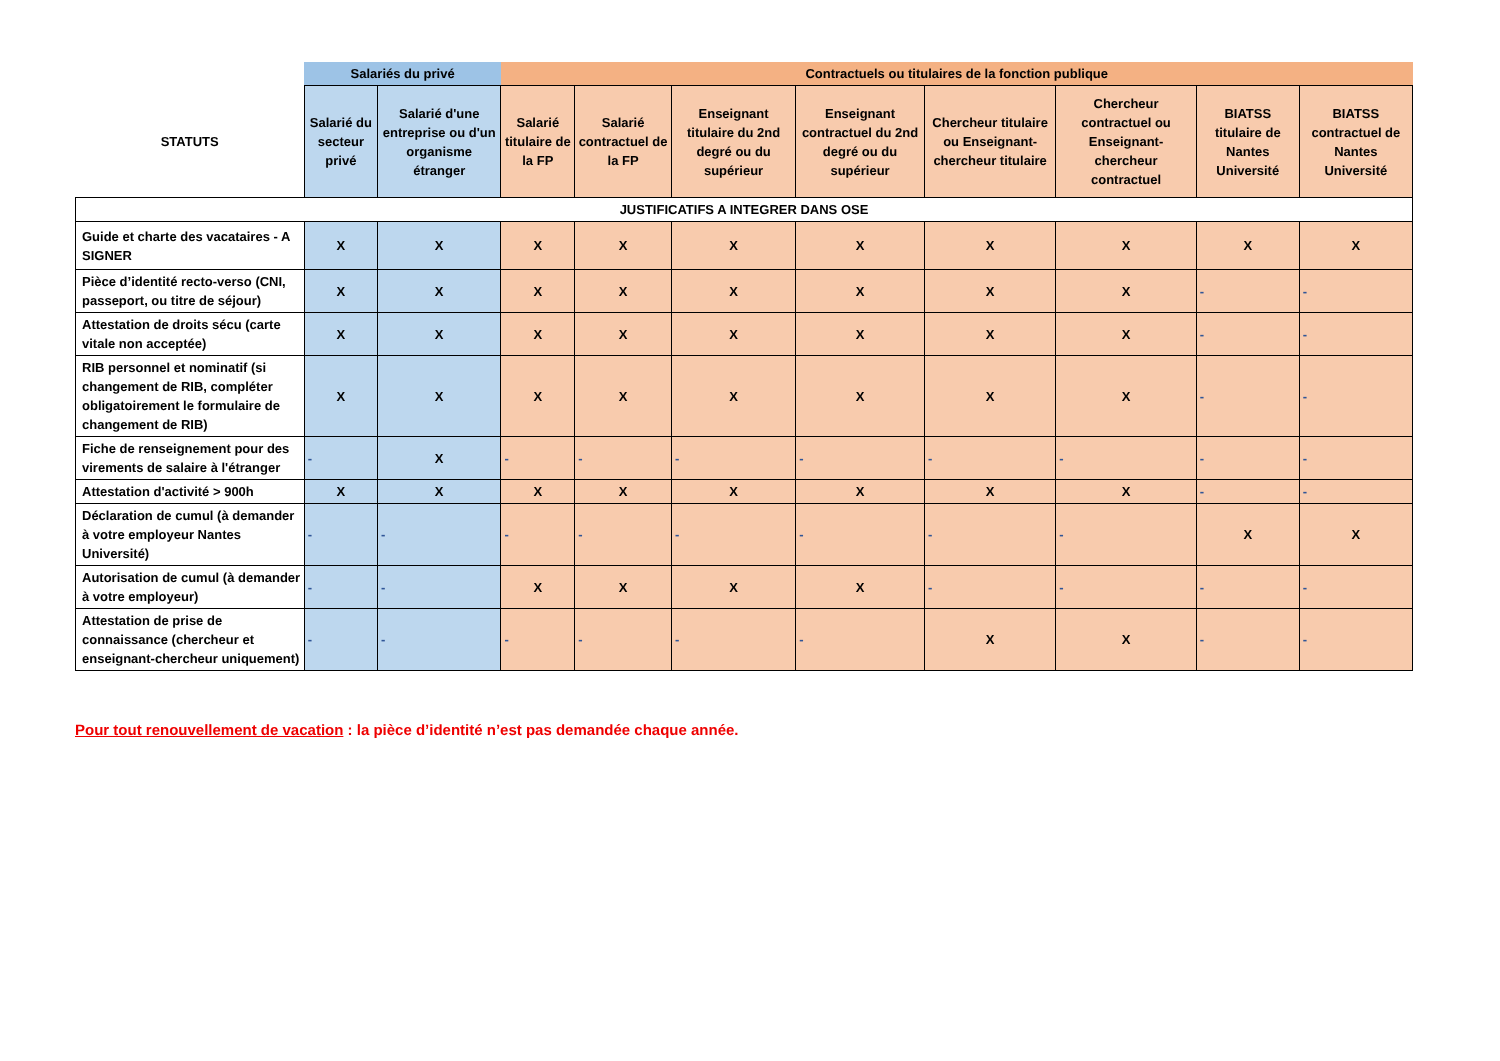| | Salariés du privé | | Contractuels ou titulaires de la fonction publique | | | | | | | |
| --- | --- | --- | --- | --- | --- | --- | --- | --- | --- | --- |
| STATUTS | Salarié du secteur privé | Salarié d'une entreprise ou d'un organisme étranger | Salarié titulaire de la FP | Salarié contractuel de la FP | Enseignant titulaire du 2nd degré ou du supérieur | Enseignant contractuel du 2nd degré ou du supérieur | Chercheur titulaire ou Enseignant-chercheur titulaire | Chercheur contractuel ou Enseignant-chercheur contractuel | BIATSS titulaire de Nantes Université | BIATSS contractuel de Nantes Université |
| JUSTIFICATIFS A INTEGRER DANS OSE | | | | | | | | | | |
| Guide et charte des vacataires - A SIGNER | X | X | X | X | X | X | X | X | X | X |
| Pièce d’identité recto-verso (CNI, passeport, ou titre de séjour) | X | X | X | X | X | X | X | X | - | - |
| Attestation de droits sécu (carte vitale non acceptée) | X | X | X | X | X | X | X | X | - | - |
| RIB personnel et nominatif (si changement de RIB, compléter obligatoirement le formulaire de changement de RIB) | X | X | X | X | X | X | X | X | - | - |
| Fiche de renseignement pour des virements de salaire à l'étranger | - | X | - | - | - | - | - | - | - | - |
| Attestation d'activité > 900h | X | X | X | X | X | X | X | X | - | - |
| Déclaration de cumul (à demander à votre employeur Nantes Université) | - | - | - | - | - | - | - | - | X | X |
| Autorisation de cumul (à demander à votre employeur) | - | - | X | X | X | X | - | - | - | - |
| Attestation de prise de connaissance (chercheur et enseignant-chercheur uniquement) | - | - | - | - | - | - | X | X | - | - |
Pour tout renouvellement de vacation : la pièce d’identité n’est pas demandée chaque année.